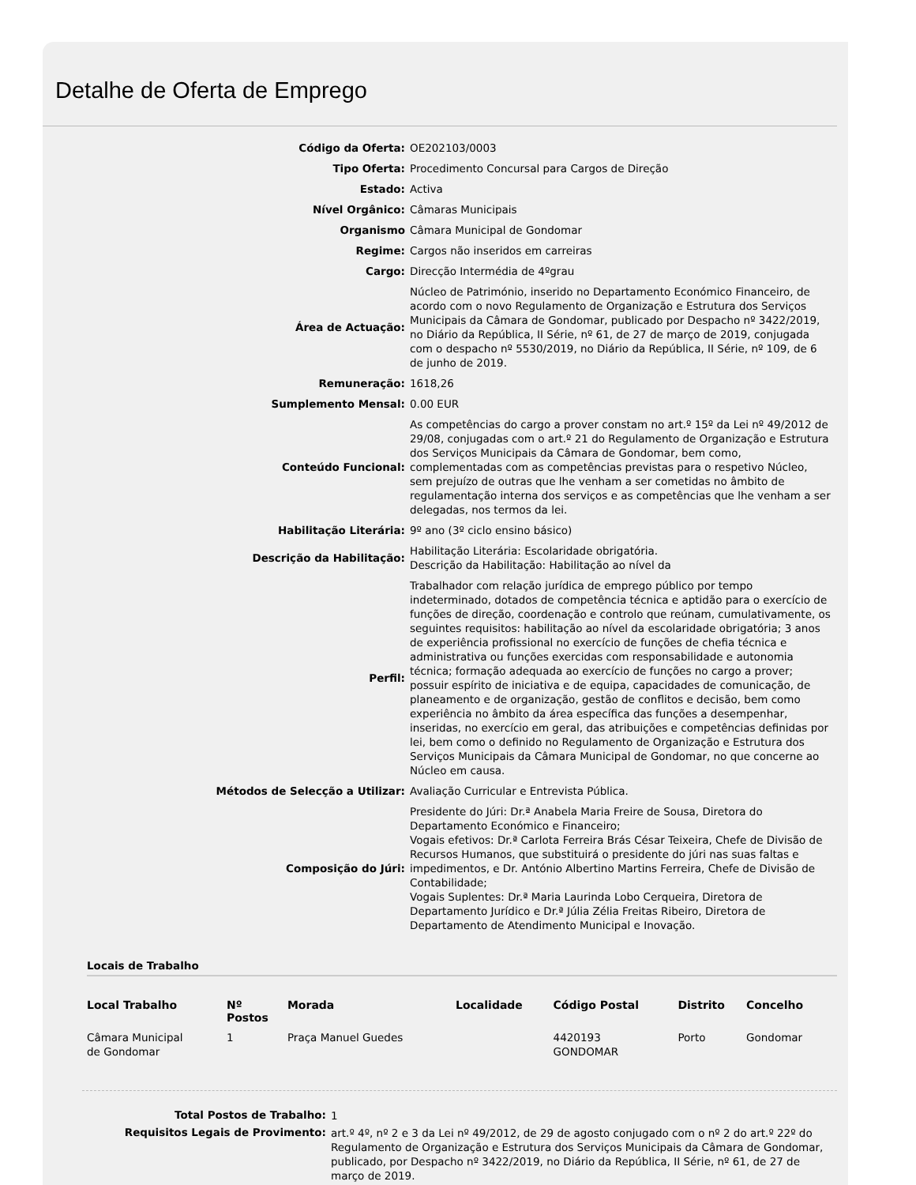Detalhe de Oferta de Emprego
| Código da Oferta: | OE202103/0003 |
| Tipo Oferta: | Procedimento Concursal para Cargos de Direção |
| Estado: | Activa |
| Nível Orgânico: | Câmaras Municipais |
| Organismo | Câmara Municipal de Gondomar |
| Regime: | Cargos não inseridos em carreiras |
| Cargo: | Direcção Intermédia de 4ºgrau |
| Área de Actuação: | Núcleo de Património, inserido no Departamento Económico Financeiro, de acordo com o novo Regulamento de Organização e Estrutura dos Serviços Municipais da Câmara de Gondomar, publicado por Despacho nº 3422/2019, no Diário da República, II Série, nº 61, de 27 de março de 2019, conjugada com o despacho nº 5530/2019, no Diário da República, II Série, nº 109, de 6 de junho de 2019. |
| Remuneração: | 1618,26 |
| Sumplemento Mensal: | 0.00 EUR |
| Conteúdo Funcional: | As competências do cargo a prover constam no art.º 15º da Lei nº 49/2012 de 29/08, conjugadas com o art.º 21 do Regulamento de Organização e Estrutura dos Serviços Municipais da Câmara de Gondomar, bem como, complementadas com as competências previstas para o respetivo Núcleo, sem prejuízo de outras que lhe venham a ser cometidas no âmbito de regulamentação interna dos serviços e as competências que lhe venham a ser delegadas, nos termos da lei. |
| Habilitação Literária: | 9º ano (3º ciclo ensino básico) |
| Descrição da Habilitação: | Habilitação Literária: Escolaridade obrigatória. Descrição da Habilitação: Habilitação ao nível da |
| Perfil: | Trabalhador com relação jurídica de emprego público por tempo indeterminado, dotados de competência técnica e aptidão para o exercício de funções de direção, coordenação e controlo que reúnam, cumulativamente, os seguintes requisitos: habilitação ao nível da escolaridade obrigatória; 3 anos de experiência profissional no exercício de funções de chefia técnica e administrativa ou funções exercidas com responsabilidade e autonomia técnica; formação adequada ao exercício de funções no cargo a prover; possuir espírito de iniciativa e de equipa, capacidades de comunicação, de planeamento e de organização, gestão de conflitos e decisão, bem como experiência no âmbito da área específica das funções a desempenhar, inseridas, no exercício em geral, das atribuições e competências definidas por lei, bem como o definido no Regulamento de Organização e Estrutura dos Serviços Municipais da Câmara Municipal de Gondomar, no que concerne ao Núcleo em causa. |
| Métodos de Selecção a Utilizar: | Avaliação Curricular e Entrevista Pública. |
| Composição do Júri: | Presidente do Júri: Dr.ª Anabela Maria Freire de Sousa, Diretora do Departamento Económico e Financeiro; Vogais efetivos: Dr.ª Carlota Ferreira Brás César Teixeira, Chefe de Divisão de Recursos Humanos, que substituirá o presidente do júri nas suas faltas e impedimentos, e Dr. António Albertino Martins Ferreira, Chefe de Divisão de Contabilidade; Vogais Suplentes: Dr.ª Maria Laurinda Lobo Cerqueira, Diretora de Departamento Jurídico e Dr.ª Júlia Zélia Freitas Ribeiro, Diretora de Departamento de Atendimento Municipal e Inovação. |
Locais de Trabalho
| Local Trabalho | Nº Postos | Morada | Localidade | Código Postal | Distrito | Concelho |
| --- | --- | --- | --- | --- | --- | --- |
| Câmara Municipal de Gondomar | 1 | Praça Manuel Guedes | | 4420193 GONDOMAR | Porto | Gondomar |
| Total Postos de Trabalho: | 1 |
| Requisitos Legais de Provimento: | art.º 4º, nº 2 e 3 da Lei nº 49/2012, de 29 de agosto conjugado com o nº 2 do art.º 22º do Regulamento de Organização e Estrutura dos Serviços Municipais da Câmara de Gondomar, publicado, por Despacho nº 3422/2019, no Diário da República, II Série, nº 61, de 27 de março de 2019. |